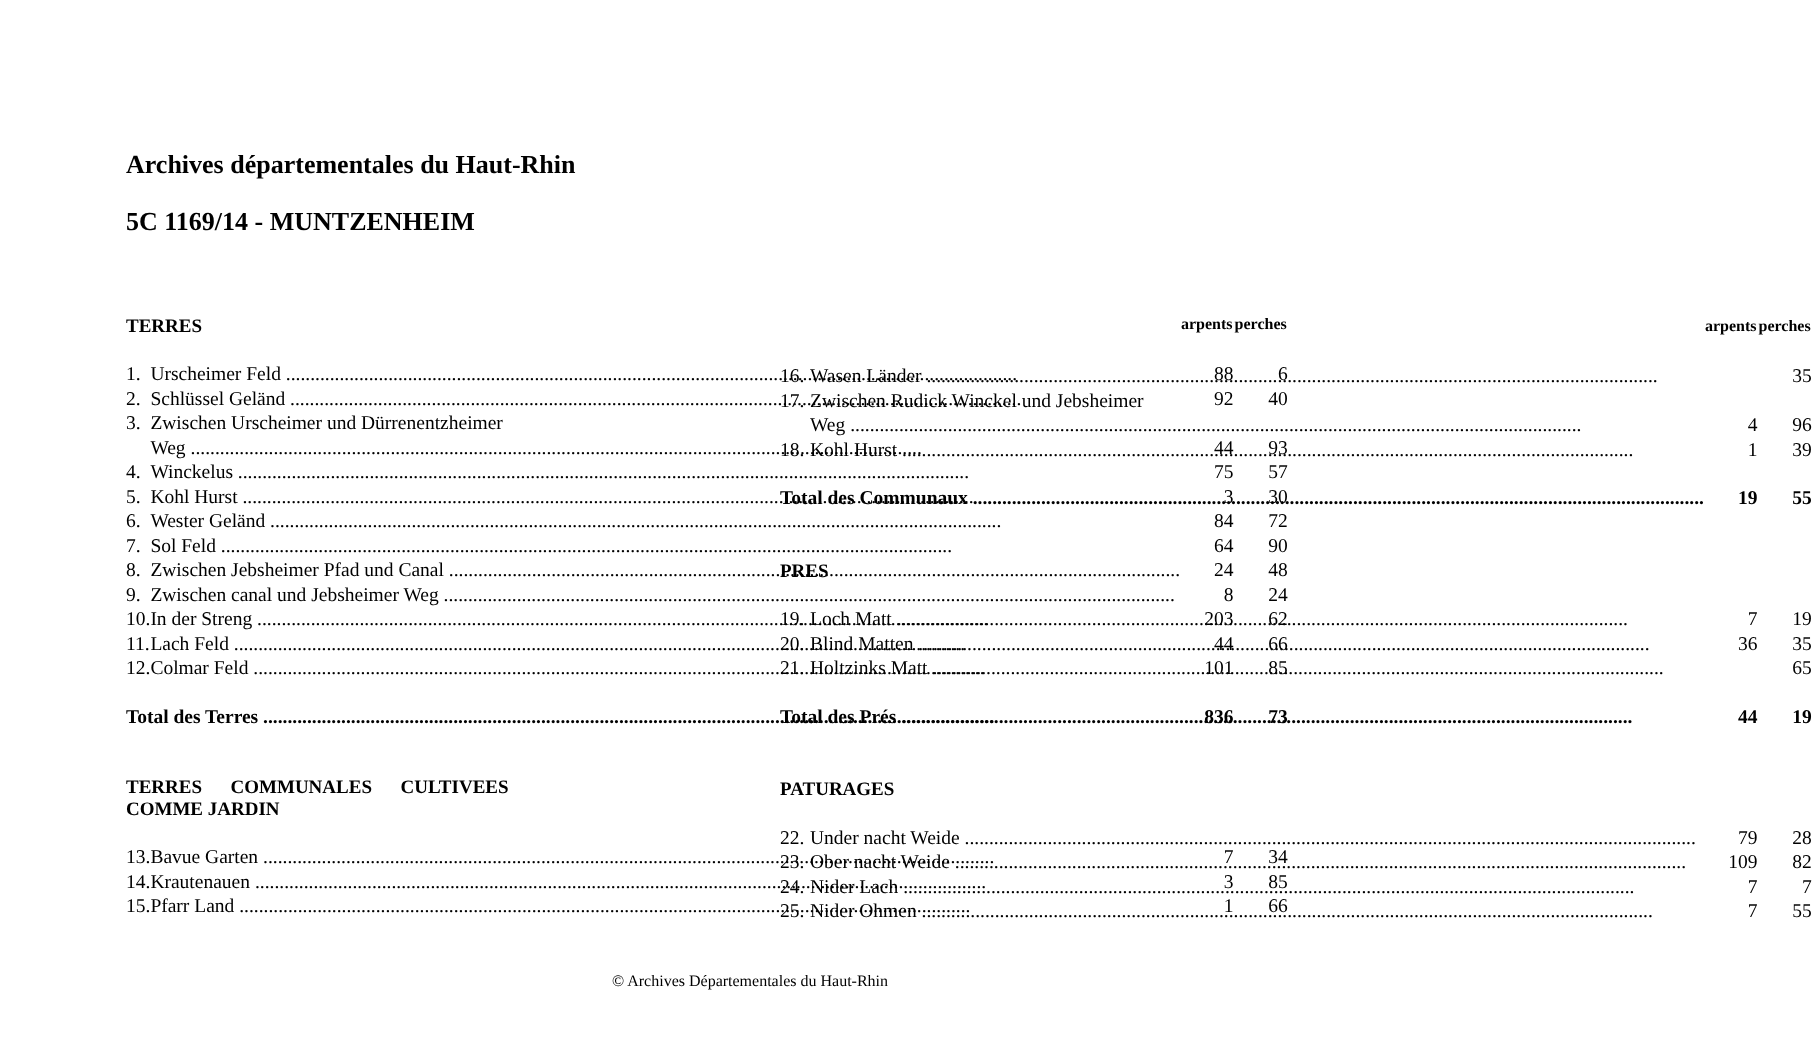Archives départementales du Haut-Rhin
5C 1169/14 - MUNTZENHEIM
| TERRES | | arpents | perches |
| 1. | Urscheimer Feld | 88 | 6 |
| 2. | Schlüssel Geländ | 92 | 40 |
| 3. | Zwischen Urscheimer und Dürrenentzheimer | | |
| | Weg | 44 | 93 |
| 4. | Winckelus | 75 | 57 |
| 5. | Kohl Hurst | 3 | 30 |
| 6. | Wester Geländ | 84 | 72 |
| 7. | Sol Feld | 64 | 90 |
| 8. | Zwischen Jebsheimer Pfad und Canal | 24 | 48 |
| 9. | Zwischen canal und Jebsheimer Weg | 8 | 24 |
| 10. | In der Streng | 203 | 62 |
| 11. | Lach Feld | 44 | 66 |
| 12. | Colmar Feld | 101 | 85 |
| Total des Terres | | 836 | 73 |
| TERRES COMMUNALES CULTIVEES COMME JARDIN | | | |
| 13. | Bavue Garten | 7 | 34 |
| 14. | Krautenauen | 3 | 85 |
| 15. | Pfarr Land | 1 | 66 |
| | | arpents | perches |
| 16. | Wasen Länder | | 35 |
| 17. | Zwischen Rudick Winckel und Jebsheimer | | |
| | Weg | 4 | 96 |
| 18. | Kohl Hurst | 1 | 39 |
| Total des Communaux | | 19 | 55 |
| PRES | | | |
| 19. | Loch Matt | 7 | 19 |
| 20. | Blind Matten | 36 | 35 |
| 21. | Holtzinks Matt | | 65 |
| Total des Prés | | 44 | 19 |
| PATURAGES | | | |
| 22. | Under nacht Weide | 79 | 28 |
| 23. | Ober nacht Weide | 109 | 82 |
| 24. | Nider Lach | 7 | 7 |
| 25. | Nider Ohmen | 7 | 55 |
© Archives Départementales du Haut-Rhin